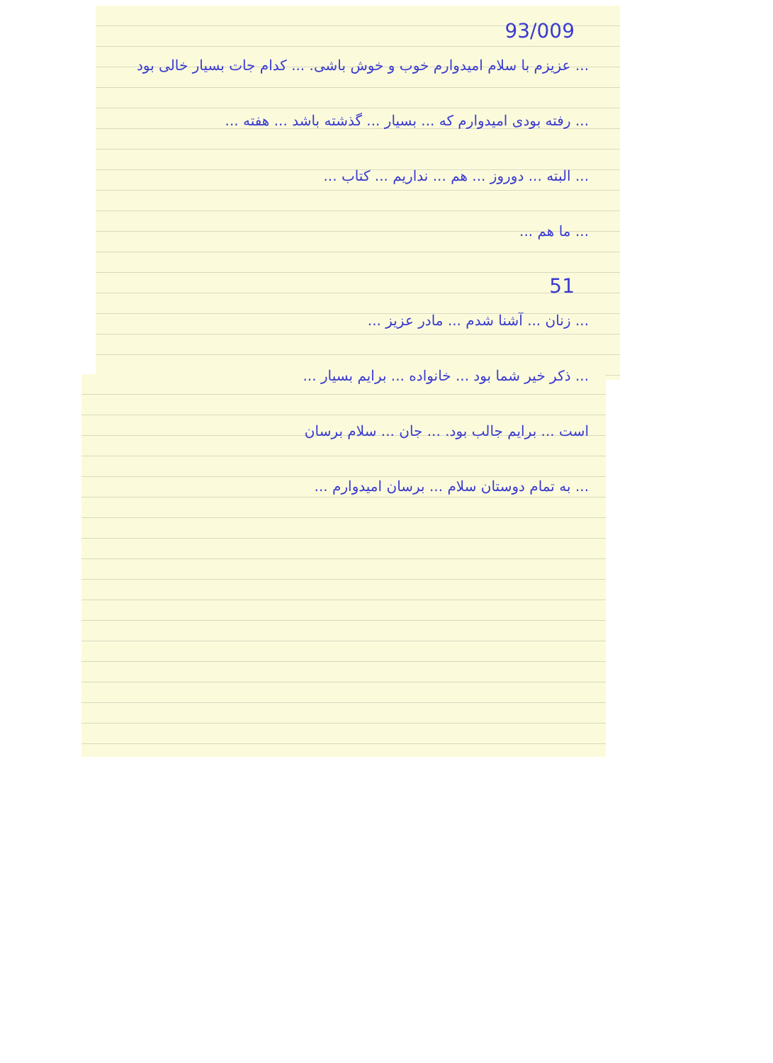93/009
... عزیزم با سلام امیدوارم خوب و خوش باشی. ... کدام جات بسیار خالی بود
... رفته بودی امیدوارم که ... بسیار ... گذشته باشد ... هفته ...
... البته ... دوروز ... هم ... نداریم ... کتاب ...
... ما هم ...
51
... زنان ... آشنا شدم ... مادر عزیز ...
... ذکر خیر شما بود ... خانواده ... برایم بسیار ...
است ... برایم جالب بود. ... جان ... سلام برسان
... به تمام دوستان سلام ... برسان امیدوارم ...